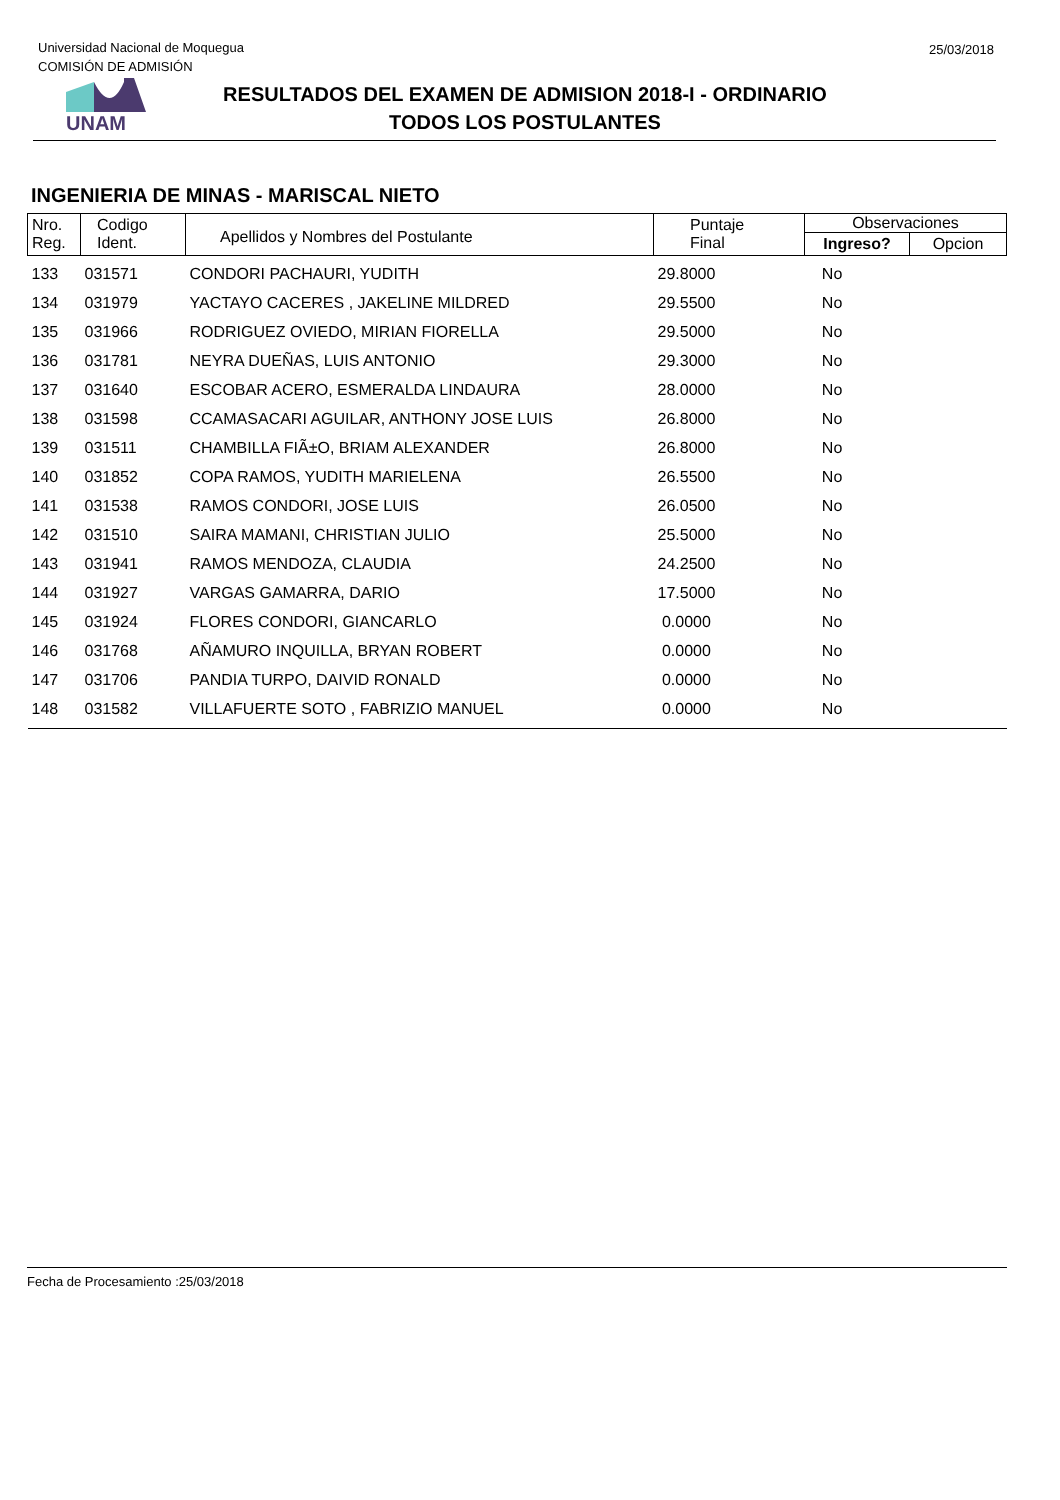Universidad Nacional de Moquegua
COMISIÓN DE ADMISIÓN
25/03/2018
UNAM
RESULTADOS DEL EXAMEN DE ADMISION 2018-I - ORDINARIO
TODOS LOS POSTULANTES
INGENIERIA DE MINAS - MARISCAL NIETO
| Nro. Reg. | Codigo Ident. | Apellidos y Nombres del Postulante | Puntaje Final | Observaciones | |
| --- | --- | --- | --- | --- | --- |
| | | | | Ingreso? | Opcion |
| 133 | 031571 | CONDORI PACHAURI, YUDITH | 29.8000 | No | |
| 134 | 031979 | YACTAYO CACERES , JAKELINE MILDRED | 29.5500 | No | |
| 135 | 031966 | RODRIGUEZ OVIEDO, MIRIAN FIORELLA | 29.5000 | No | |
| 136 | 031781 | NEYRA DUEÑAS, LUIS ANTONIO | 29.3000 | No | |
| 137 | 031640 | ESCOBAR ACERO, ESMERALDA LINDAURA | 28.0000 | No | |
| 138 | 031598 | CCAMASACARI AGUILAR, ANTHONY JOSE LUIS | 26.8000 | No | |
| 139 | 031511 | CHAMBILLA FIÃ±O, BRIAM ALEXANDER | 26.8000 | No | |
| 140 | 031852 | COPA RAMOS, YUDITH MARIELENA | 26.5500 | No | |
| 141 | 031538 | RAMOS CONDORI, JOSE LUIS | 26.0500 | No | |
| 142 | 031510 | SAIRA MAMANI, CHRISTIAN JULIO | 25.5000 | No | |
| 143 | 031941 | RAMOS MENDOZA, CLAUDIA | 24.2500 | No | |
| 144 | 031927 | VARGAS GAMARRA, DARIO | 17.5000 | No | |
| 145 | 031924 | FLORES CONDORI, GIANCARLO | 0.0000 | No | |
| 146 | 031768 | AÑAMURO INQUILLA, BRYAN ROBERT | 0.0000 | No | |
| 147 | 031706 | PANDIA TURPO, DAIVID RONALD | 0.0000 | No | |
| 148 | 031582 | VILLAFUERTE SOTO , FABRIZIO MANUEL | 0.0000 | No | |
Fecha de Procesamiento :25/03/2018